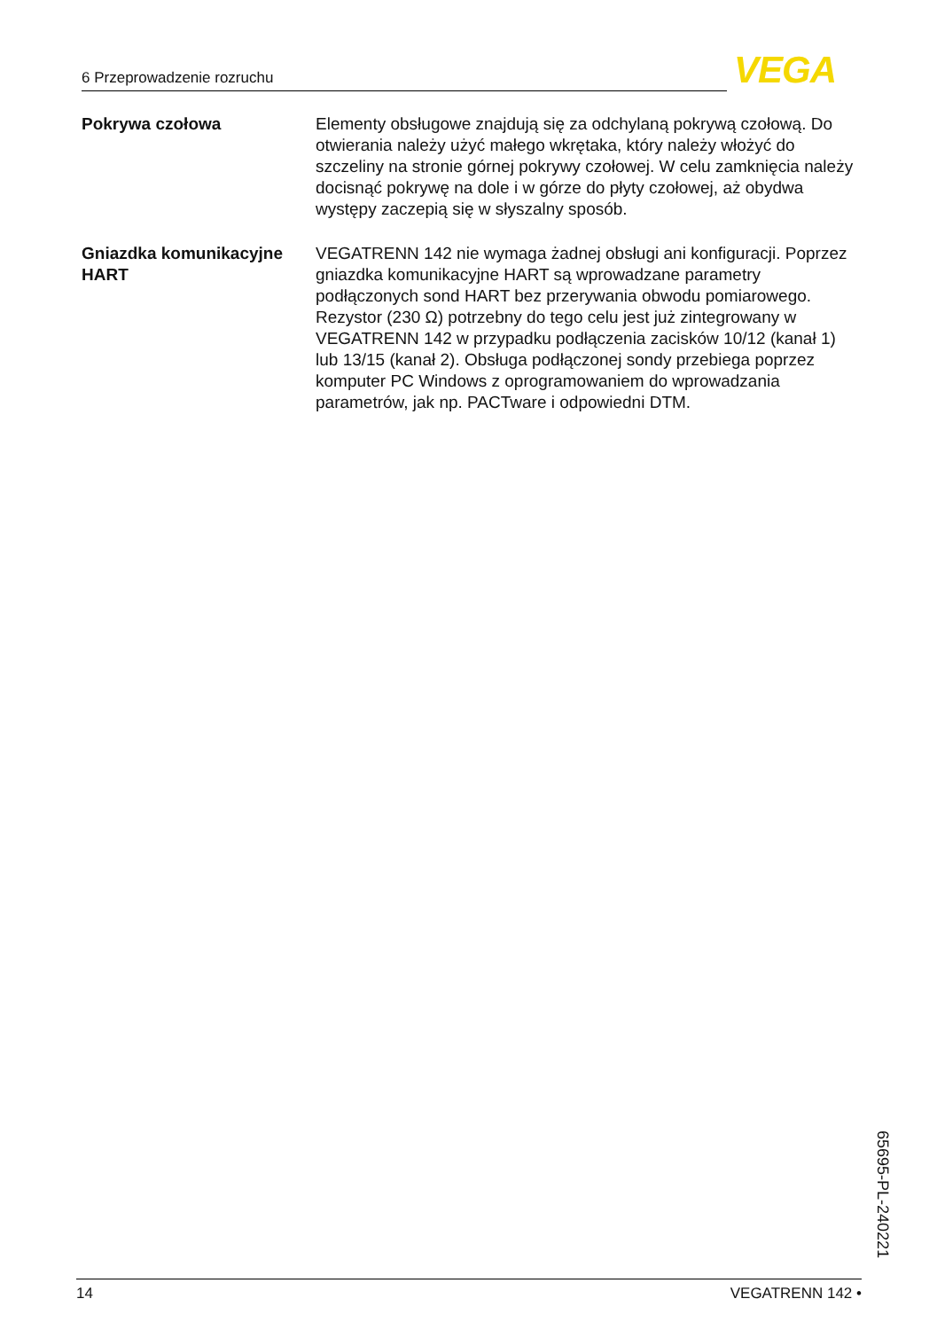6 Przeprowadzenie rozruchu VEGA
Pokrywa czołowa Elementy obsługowe znajdują się za odchylaną pokrywą czołową. Do otwierania należy użyć małego wkrętaka, który należy włożyć do szczeliny na stronie górnej pokrywy czołowej. W celu zamknięcia należy docisnąć pokrywę na dole i w górze do płyty czołowej, aż obydwa występy zaczepią się w słyszalny sposób.
Gniazdka komunikacyjne HART
VEGATRENN 142 nie wymaga żadnej obsługi ani konfiguracji. Poprzez gniazdka komunikacyjne HART są wprowadzane parametry podłączonych sond HART bez przerywania obwodu pomiarowego. Rezystor (230 Ω) potrzebny do tego celu jest już zintegrowany w VEGATRENN 142 w przypadku podłączenia zacisków 10/12 (kanał 1) lub 13/15 (kanał 2). Obsługa podłączonej sondy przebiega poprzez komputer PC Windows z oprogramowaniem do wprowadzania parametrów, jak np. PACTware i odpowiedni DTM.
65695-PL-240221
14 VEGATRENN 142 •